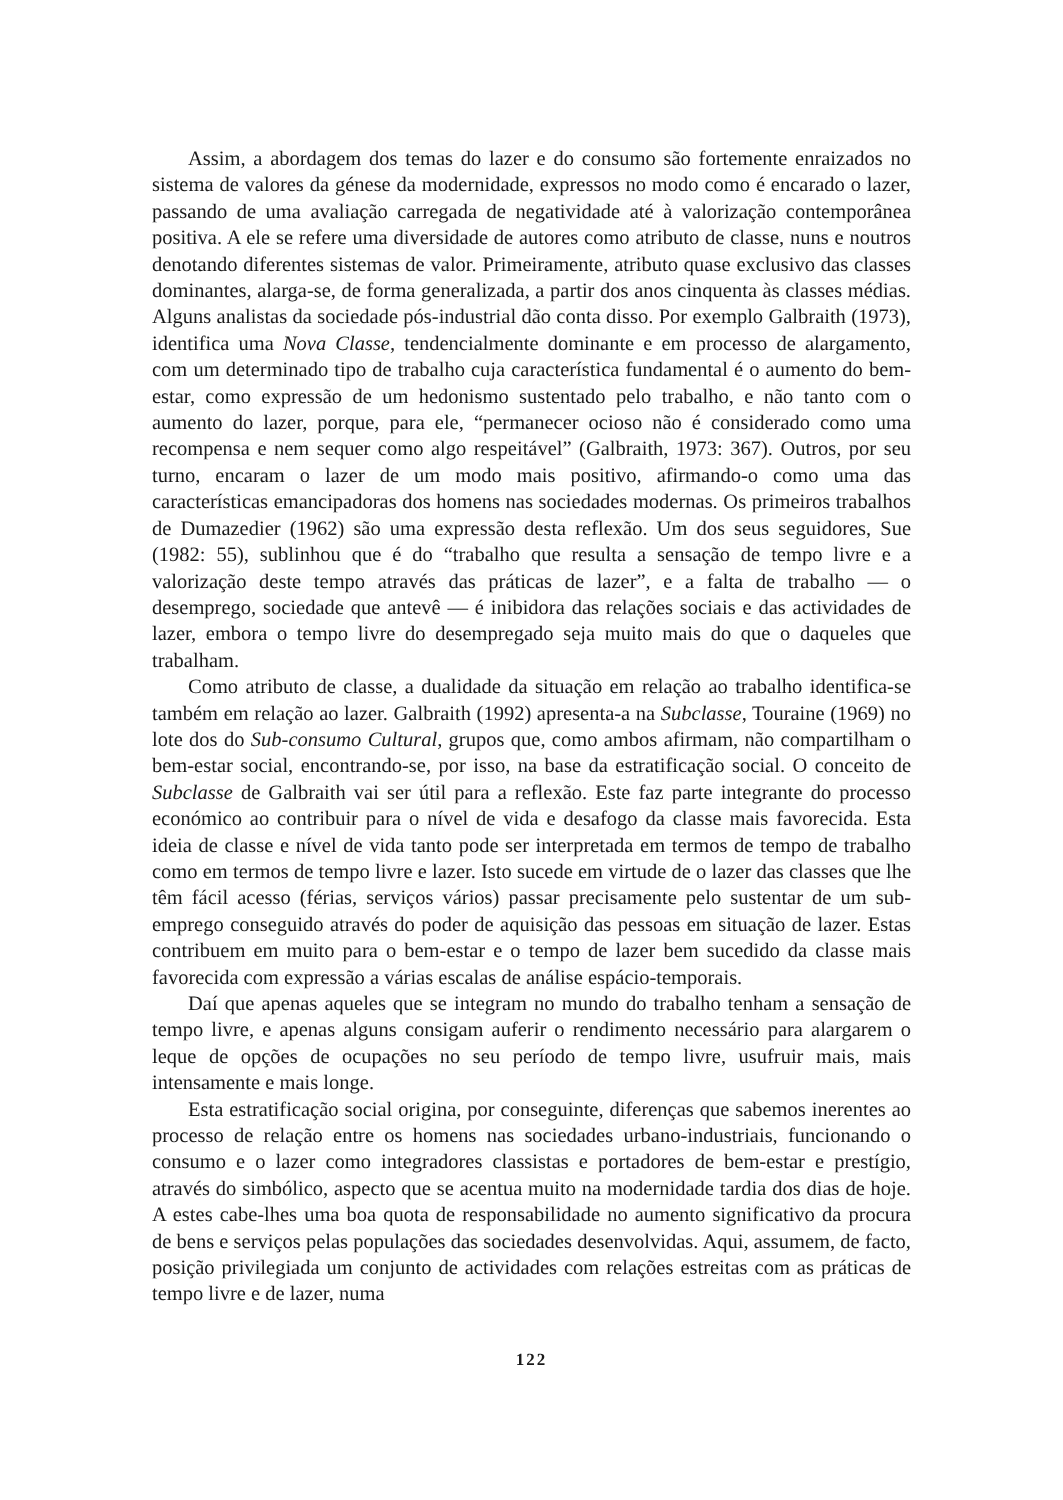Assim, a abordagem dos temas do lazer e do consumo são fortemente enraizados no sistema de valores da génese da modernidade, expressos no modo como é encarado o lazer, passando de uma avaliação carregada de negatividade até à valorização contemporânea positiva. A ele se refere uma diversidade de autores como atributo de classe, nuns e noutros denotando diferentes sistemas de valor. Primeiramente, atributo quase exclusivo das classes dominantes, alarga-se, de forma generalizada, a partir dos anos cinquenta às classes médias. Alguns analistas da sociedade pós-industrial dão conta disso. Por exemplo Galbraith (1973), identifica uma Nova Classe, tendencialmente dominante e em processo de alargamento, com um determinado tipo de trabalho cuja característica fundamental é o aumento do bem-estar, como expressão de um hedonismo sustentado pelo trabalho, e não tanto com o aumento do lazer, porque, para ele, “permanecer ocioso não é considerado como uma recompensa e nem sequer como algo respeitável” (Galbraith, 1973: 367). Outros, por seu turno, encaram o lazer de um modo mais positivo, afirmando-o como uma das características emancipadoras dos homens nas sociedades modernas. Os primeiros trabalhos de Dumazedier (1962) são uma expressão desta reflexão. Um dos seus seguidores, Sue (1982: 55), sublinhou que é do “trabalho que resulta a sensação de tempo livre e a valorização deste tempo através das práticas de lazer”, e a falta de trabalho — o desemprego, sociedade que antevê — é inibidora das relações sociais e das actividades de lazer, embora o tempo livre do desempregado seja muito mais do que o daqueles que trabalham.
Como atributo de classe, a dualidade da situação em relação ao trabalho identifica-se também em relação ao lazer. Galbraith (1992) apresenta-a na Subclasse, Touraine (1969) no lote dos do Sub-consumo Cultural, grupos que, como ambos afirmam, não compartilham o bem-estar social, encontrando-se, por isso, na base da estratificação social. O conceito de Subclasse de Galbraith vai ser útil para a reflexão. Este faz parte integrante do processo económico ao contribuir para o nível de vida e desafogo da classe mais favorecida. Esta ideia de classe e nível de vida tanto pode ser interpretada em termos de tempo de trabalho como em termos de tempo livre e lazer. Isto sucede em virtude de o lazer das classes que lhe têm fácil acesso (férias, serviços vários) passar precisamente pelo sustentar de um sub-emprego conseguido através do poder de aquisição das pessoas em situação de lazer. Estas contribuem em muito para o bem-estar e o tempo de lazer bem sucedido da classe mais favorecida com expressão a várias escalas de análise espácio-temporais.
Daí que apenas aqueles que se integram no mundo do trabalho tenham a sensação de tempo livre, e apenas alguns consigam auferir o rendimento necessário para alargarem o leque de opções de ocupações no seu período de tempo livre, usufruir mais, mais intensamente e mais longe.
Esta estratificação social origina, por conseguinte, diferenças que sabemos inerentes ao processo de relação entre os homens nas sociedades urbano-industriais, funcionando o consumo e o lazer como integradores classistas e portadores de bem-estar e prestígio, através do simbólico, aspecto que se acentua muito na modernidade tardia dos dias de hoje. A estes cabe-lhes uma boa quota de responsabilidade no aumento significativo da procura de bens e serviços pelas populações das sociedades desenvolvidas. Aqui, assumem, de facto, posição privilegiada um conjunto de actividades com relações estreitas com as práticas de tempo livre e de lazer, numa
122